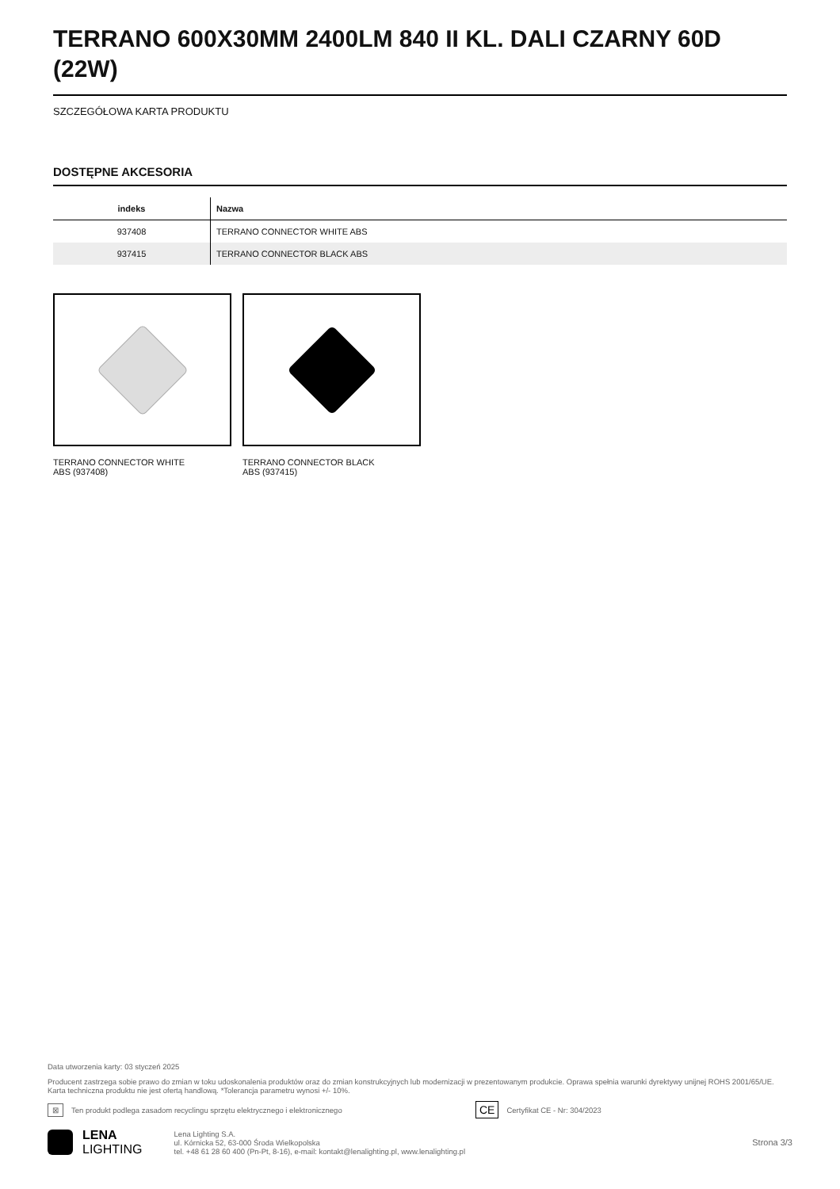TERRANO 600X30MM 2400LM 840 II KL. DALI CZARNY 60D (22W)
SZCZEGÓŁOWA KARTA PRODUKTU
DOSTĘPNE AKCESORIA
| indeks | Nazwa |
| --- | --- |
| 937408 | TERRANO CONNECTOR WHITE ABS |
| 937415 | TERRANO CONNECTOR BLACK ABS |
TERRANO CONNECTOR WHITE
ABS (937408)
TERRANO CONNECTOR BLACK
ABS (937415)
Data utworzenia karty: 03 styczeń 2025
Producent zastrzega sobie prawo do zmian w toku udoskonalenia produktów oraz do zmian konstrukcyjnych lub modernizacji w prezentowanym produkcie. Oprawa spełnia warunki dyrektywy unijnej ROHS 2001/65/UE. Karta techniczna produktu nie jest ofertą handlową. *Tolerancja parametru wynosi +/- 10%.
⊠ Ten produkt podlega zasadom recyclingu sprzętu elektrycznego i elektronicznego CE Certyfikat CE - Nr: 304/2023
LENA
LIGHTING
Lena Lighting S.A.
ul. Kórnicka 52, 63-000 Środa Wielkopolska
tel. +48 61 28 60 400 (Pn-Pt, 8-16), e-mail: kontakt@lenalighting.pl, www.lenalighting.pl
Strona 3/3